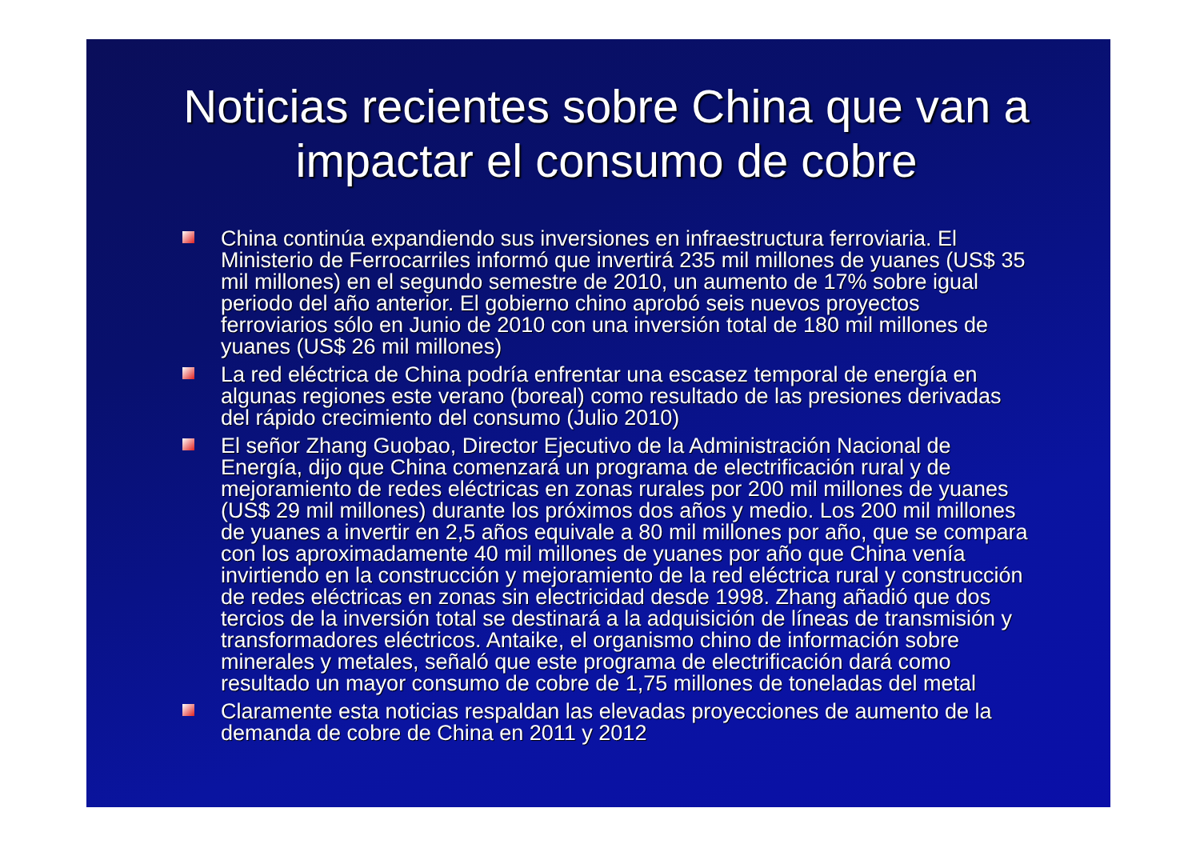Noticias recientes sobre China que van a impactar el consumo de cobre
China continúa expandiendo sus inversiones en infraestructura ferroviaria. El Ministerio de Ferrocarriles informó que invertirá 235 mil millones de yuanes (US$ 35 mil millones) en el segundo semestre de 2010, un aumento de 17% sobre igual periodo del año anterior. El gobierno chino aprobó seis nuevos proyectos ferroviarios sólo en Junio de 2010 con una inversión total de 180 mil millones de yuanes (US$ 26 mil millones)
La red eléctrica de China podría enfrentar una escasez temporal de energía en algunas regiones este verano (boreal) como resultado de las presiones derivadas del rápido crecimiento del consumo (Julio 2010)
El señor Zhang Guobao, Director Ejecutivo de la Administración Nacional de Energía, dijo que China comenzará un programa de electrificación rural y de mejoramiento de redes eléctricas en zonas rurales por 200 mil millones de yuanes (US$ 29 mil millones) durante los próximos dos años y medio. Los 200 mil millones de yuanes a invertir en 2,5 años equivale a 80 mil millones por año, que se compara con los aproximadamente 40 mil millones de yuanes por año que China venía invirtiendo en la construcción y mejoramiento de la red eléctrica rural y construcción de redes eléctricas en zonas sin electricidad desde 1998. Zhang añadió que dos tercios de la inversión total se destinará a la adquisición de líneas de transmisión y transformadores eléctricos. Antaike, el organismo chino de información sobre minerales y metales, señaló que este programa de electrificación dará como resultado un mayor consumo de cobre de 1,75 millones de toneladas del metal
Claramente esta noticias respaldan las elevadas proyecciones de aumento de la demanda de cobre de China en 2011 y 2012